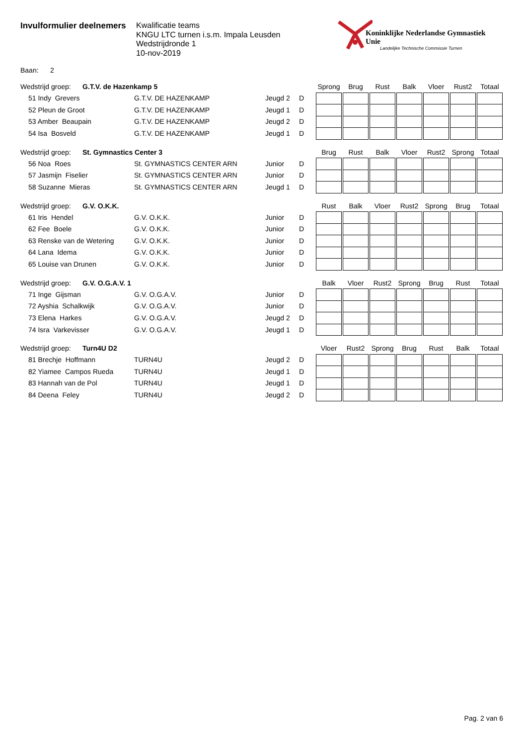Invulformulier deelnemers
Kwalificatie teams
KNGU LTC turnen i.s.m. Impala Leusden
Wedstrijdronde 1
10-nov-2019
Koninklijke Nederlandse Gymnastiek Unie
Landelijke Technische Commissie Turnen
Baan: 2
| Wedstrijd groep: G.T.V. de Hazenkamp 5 | | | | Sprong | Brug | Rust | Balk | Vloer | Rust2 | Totaal |
| --- | --- | --- | --- | --- | --- | --- | --- | --- | --- | --- |
| 51 Indy Grevers | G.T.V. DE HAZENKAMP | Jeugd 2 | D | | | | | | | |
| 52 Pleun de Groot | G.T.V. DE HAZENKAMP | Jeugd 1 | D | | | | | | | |
| 53 Amber Beaupain | G.T.V. DE HAZENKAMP | Jeugd 2 | D | | | | | | | |
| 54 Isa Bosveld | G.T.V. DE HAZENKAMP | Jeugd 1 | D | | | | | | | |
| Wedstrijd groep: St. Gymnastics Center 3 | | | | Brug | Rust | Balk | Vloer | Rust2 | Sprong | Totaal |
| --- | --- | --- | --- | --- | --- | --- | --- | --- | --- | --- |
| 56 Noa Roes | St. GYMNASTICS CENTER ARN | Junior | D | | | | | | | |
| 57 Jasmijn Fiselier | St. GYMNASTICS CENTER ARN | Junior | D | | | | | | | |
| 58 Suzanne Mieras | St. GYMNASTICS CENTER ARN | Jeugd 1 | D | | | | | | | |
| Wedstrijd groep: G.V. O.K.K. | | | | Rust | Balk | Vloer | Rust2 | Sprong | Brug | Totaal |
| --- | --- | --- | --- | --- | --- | --- | --- | --- | --- | --- |
| 61 Iris Hendel | G.V. O.K.K. | Junior | D | | | | | | | |
| 62 Fee Boele | G.V. O.K.K. | Junior | D | | | | | | | |
| 63 Renske van de Wetering | G.V. O.K.K. | Junior | D | | | | | | | |
| 64 Lana Idema | G.V. O.K.K. | Junior | D | | | | | | | |
| 65 Louise van Drunen | G.V. O.K.K. | Junior | D | | | | | | | |
| Wedstrijd groep: G.V. O.G.A.V. 1 | | | | Balk | Vloer | Rust2 | Sprong | Brug | Rust | Totaal |
| --- | --- | --- | --- | --- | --- | --- | --- | --- | --- | --- |
| 71 Inge Gijsman | G.V. O.G.A.V. | Junior | D | | | | | | | |
| 72 Ayshia Schalkwijk | G.V. O.G.A.V. | Junior | D | | | | | | | |
| 73 Elena Harkes | G.V. O.G.A.V. | Jeugd 2 | D | | | | | | | |
| 74 Isra Varkevisser | G.V. O.G.A.V. | Jeugd 1 | D | | | | | | | |
| Wedstrijd groep: Turn4U D2 | | | | Vloer | Rust2 | Sprong | Brug | Rust | Balk | Totaal |
| --- | --- | --- | --- | --- | --- | --- | --- | --- | --- | --- |
| 81 Brechje Hoffmann | TURN4U | Jeugd 2 | D | | | | | | | |
| 82 Yiamee Campos Rueda | TURN4U | Jeugd 1 | D | | | | | | | |
| 83 Hannah van de Pol | TURN4U | Jeugd 1 | D | | | | | | | |
| 84 Deena Feley | TURN4U | Jeugd 2 | D | | | | | | | |
Pag. 2 van 6